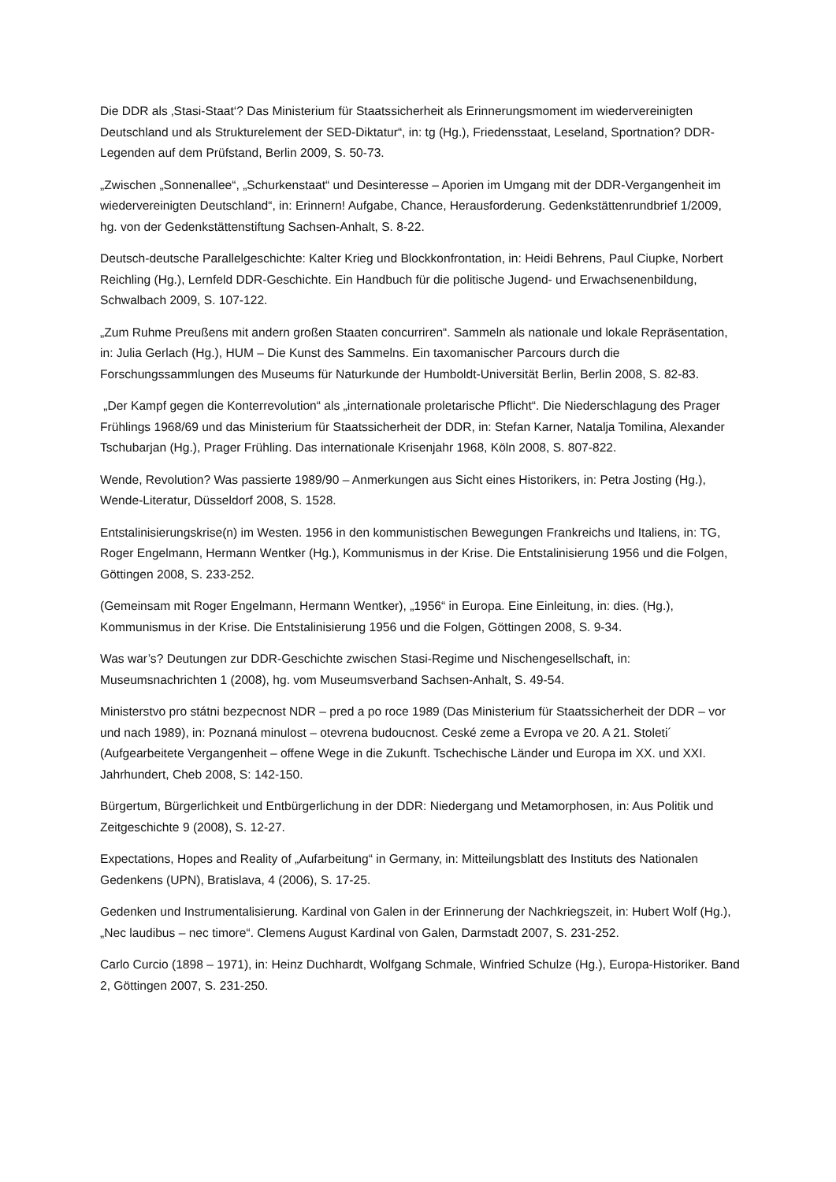Die DDR als ‚Stasi-Staat‘? Das Ministerium für Staatssicherheit als Erinnerungsmoment im wiedervereinigten Deutschland und als Strukturelement der SED-Diktatur“, in: tg (Hg.), Friedensstaat, Leseland, Sportnation? DDR-Legenden auf dem Prüfstand, Berlin 2009, S. 50-73.
„Zwischen „Sonnenallee“, „Schurkenstaat“ und Desinteresse – Aporien im Umgang mit der DDR-Vergangenheit im wiedervereinigten Deutschland“, in: Erinnern! Aufgabe, Chance, Herausforderung. Gedenkstättenrundbrief 1/2009, hg. von der Gedenkstättenstiftung Sachsen-Anhalt, S. 8-22.
Deutsch-deutsche Parallelgeschichte: Kalter Krieg und Blockkonfrontation, in: Heidi Behrens, Paul Ciupke, Norbert Reichling (Hg.), Lernfeld DDR-Geschichte. Ein Handbuch für die politische Jugend- und Erwachsenenbildung, Schwalbach 2009, S. 107-122.
„Zum Ruhme Preußens mit andern großen Staaten concurriren“. Sammeln als nationale und lokale Repräsentation, in: Julia Gerlach (Hg.), HUM – Die Kunst des Sammelns. Ein taxomanischer Parcours durch die Forschungssammlungen des Museums für Naturkunde der Humboldt-Universität Berlin, Berlin 2008, S. 82-83.
„Der Kampf gegen die Konterrevolution“ als „internationale proletarische Pflicht“. Die Niederschlagung des Prager Frühlings 1968/69 und das Ministerium für Staatssicherheit der DDR, in: Stefan Karner, Natalja Tomilina, Alexander Tschubarjan (Hg.), Prager Frühling. Das internationale Krisenjahr 1968, Köln 2008, S. 807-822.
Wende, Revolution? Was passierte 1989/90 – Anmerkungen aus Sicht eines Historikers, in: Petra Josting (Hg.), Wende-Literatur, Düsseldorf 2008, S. 1528.
Entstalinisierungskrise(n) im Westen. 1956 in den kommunistischen Bewegungen Frankreichs und Italiens, in: TG, Roger Engelmann, Hermann Wentker (Hg.), Kommunismus in der Krise. Die Entstalinisierung 1956 und die Folgen, Göttingen 2008, S. 233-252.
(Gemeinsam mit Roger Engelmann, Hermann Wentker), „1956“ in Europa. Eine Einleitung, in: dies. (Hg.), Kommunismus in der Krise. Die Entstalinisierung 1956 und die Folgen, Göttingen 2008, S. 9-34.
Was war’s? Deutungen zur DDR-Geschichte zwischen Stasi-Regime und Nischengesellschaft, in: Museumsnachrichten 1 (2008), hg. vom Museumsverband Sachsen-Anhalt, S. 49-54.
Ministerstvo pro státni bezpecnost NDR – pred a po roce 1989 (Das Ministerium für Staatssicherheit der DDR – vor und nach 1989), in: Poznaná minulost – otevrena budoucnost. Ceské zeme a Evropa ve 20. A 21. Stoleti´ (Aufgearbeitete Vergangenheit – offene Wege in die Zukunft. Tschechische Länder und Europa im XX. und XXI. Jahrhundert, Cheb 2008, S: 142-150.
Bürgertum, Bürgerlichkeit und Entbürgerlichung in der DDR: Niedergang und Metamorphosen, in: Aus Politik und Zeitgeschichte 9 (2008), S. 12-27.
Expectations, Hopes and Reality of „Aufarbeitung“ in Germany, in: Mitteilungsblatt des Instituts des Nationalen Gedenkens (UPN), Bratislava, 4 (2006), S. 17-25.
Gedenken und Instrumentalisierung. Kardinal von Galen in der Erinnerung der Nachkriegszeit, in: Hubert Wolf (Hg.), „Nec laudibus – nec timore“. Clemens August Kardinal von Galen, Darmstadt 2007, S. 231-252.
Carlo Curcio (1898 – 1971), in: Heinz Duchhardt, Wolfgang Schmale, Winfried Schulze (Hg.), Europa-Historiker. Band 2, Göttingen 2007, S. 231-250.